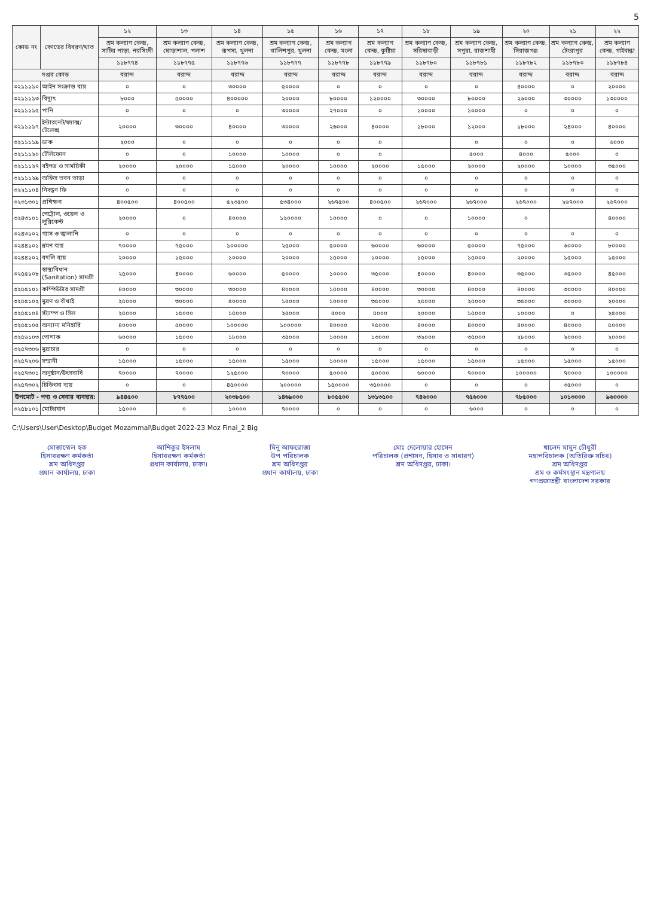5
| কোড নং | কোডের বিবরণ/খাত | ১২ | ১৩ | ১৪ | ১৫ | ১৬ | ১৭ | ১৮ | ১৯ | ২০ | ২১ | ২২ |
| --- | --- | --- | --- | --- | --- | --- | --- | --- | --- | --- | --- | --- |
| | | শ্রম কল্যাণ কেন্দ্র, সাটির পাড়া, নরসিংদী | শ্রম কল্যাণ কেন্দ্র, ঘোড়াশাল, পলাশ | শ্রম কল্যাণ কেন্দ্র, রূপসা, খুলনা | শ্রম কল্যাণ কেন্দ্র, খালিশপুর, খুলনা | শ্রম কল্যাণ কেন্দ্র, মংলা | শ্রম কল্যাণ কেন্দ্র, কুষ্টিয়া | শ্রম কল্যাণ কেন্দ্র, সরিষাবাড়ী | শ্রম কল্যাণ কেন্দ্র, সপুরা, রাজশাহী | শ্রম কল্যাণ কেন্দ্র, সিরাজগঞ্জ | শ্রম কল্যাণ কেন্দ্র, টেংরাপুর | শ্রম কল্যাণ কেন্দ্র, গাইবান্ধা |
| | | ১১৮৭৭৪ | ১১৮৭৭৫ | ১১৮৭৭৬ | ১১৮৭৭৭ | ১১৮৭৭৮ | ১১৮৭৭৯ | ১১৮৭৮০ | ১১৮৭৮১ | ১১৮৭৮২ | ১১৮৭৮৩ | ১১৮৭৮৪ |
| দপ্তর কোড | | বরাদ্দ | বরাদ্দ | বরাদ্দ | বরাদ্দ | বরাদ্দ | বরাদ্দ | বরাদ্দ | বরাদ্দ | বরাদ্দ | বরাদ্দ | বরাদ্দ |
| ৩২১১১১০ | আইন সংক্রান্ত ব্যয় | ০ | ০ | ৩০০০০ | ৫০০০০ | ০ | ০ | ০ | ০ | ৪০০০০ | ০ | ২০০০০ |
| ৩২১১১১৩ | বিদ্যুৎ | ৮০০০ | ৫০০০০ | ৪০০০০০ | ২০০০০ | ৮০০০০ | ১২০০০০ | ৩০০০০ | ৮০০০০ | ২৬০০০ | ৩০০০০ | ১৩০০০০ |
| ৩২১১১১৫ | পানি | ০ | ০ | ০ | ৩০০০০ | ২৭০০০ | ০ | ১০০০০ | ১০০০০ | ০ | ০ | ০ |
| ৩২১১১১৭ | ইন্টারনেট/ফ্যাক্স/টেলেক্স | ২০০০০ | ৩০০০০ | ৪০০০০ | ৩০০০০ | ২৬০০০ | ৪০০০০ | ১৮০০০ | ১২০০০ | ১৮০০০ | ২৪০০০ | ৪০০০০ |
| ৩২১১১১৯ | ডাক | ২০০০ | ০ | ০ | ০ | ০ | ০ | | ০ | ০ | ০ | ৬০০০ |
| ৩২১১১২০ | টেলিফোন | ০ | ০ | ১০০০০ | ১০০০০ | ০ | ০ | | ৫০০০ | ৪০০০ | ৫০০০ | ০ |
| ৩২১১১২৭ | বইপত্র ও সাময়িকী | ২০০০০ | ২০০০০ | ১৫০০০ | ২০০০০ | ১০০০০ | ২০০০০ | ১৫০০০ | ২০০০০ | ২০০০০ | ১০০০০ | ৩৫০০০ |
| ৩২১১১২৯ | অফিস ভবন ভাড়া | ০ | ০ | ০ | ০ | ০ | ০ | ০ | ০ | ০ | ০ | ০ |
| ৩২২১১০৪ | নিবন্ধন ফি | ০ | ০ | ০ | ০ | ০ | ০ | ০ | ০ | ০ | ০ | ০ |
| ৩২৩১৩০১ | প্রশিক্ষণ | ৪০০৫০০ | ৪০০৫০০ | ৫২৩৫০০ | ৫৩৪০০০ | ২৬৭৫০০ | ৪০০৫০০ | ২৬৭০০০ | ২৬৭০০০ | ২৬৭০০০ | ২৬৭০০০ | ২৬৭০০০ |
| ৩২৪৩১০১ | পেট্রোল, ওয়েল ও লুব্রিকেন্ট | ২০০০০ | ০ | ৪০০০০ | ১২০০০০ | ১০০০০ | ০ | ০ | ১০০০০ | ০ | | ৪০০০০ |
| ৩২৪৩১০২ | গ্যাস ও জ্বালানি | ০ | ০ | ০ | ০ | ০ | ০ | ০ | ০ | ০ | ০ | ০ |
| ৩২৪৪১০১ | ভ্রমণ ব্যয় | ৭০০০০ | ৭৫০০০ | ১০০০০০ | ২৫০০০ | ৫০০০০ | ৬০০০০ | ৬০০০০ | ৫০০০০ | ৭৫০০০ | ৬০০০০ | ৮০০০০ |
| ৩২৪৪১০২ | বদলি ব্যয় | ২০০০০ | ১৫০০০ | ১০০০০ | ২০০০০ | ১৫০০০ | ১০০০০ | ১৫০০০ | ১৫০০০ | ২০০০০ | ১৫০০০ | ১৫০০০ |
| ৩২৫৫১০৮ | স্বাস্থ্যবিধান (Sanitation) সামগ্রী | ২৫০০০ | ৪০০০০ | ৬০০০০ | ৫০০০০ | ১০০০০ | ৩৫০০০ | ৪০০০০ | ৪০০০০ | ৩৫০০০ | ৩৫০০০ | ৪৫০০০ |
| ৩২৫৫১০১ | কম্পিউটার সামগ্রী | ৪০০০০ | ৩০০০০ | ৩০০০০ | ৪০০০০ | ১৫০০০ | ৪০০০০ | ৩০০০০ | ৪০০০০ | ৪০০০০ | ৩০০০০ | ৪০০০০ |
| ৩২৫৫১০২ | মুদ্রণ ও বাঁধাই | ২৫০০০ | ৩০০০০ | ৫০০০০ | ১৫০০০ | ১০০০০ | ৩৫০০০ | ২৫০০০ | ২৫০০০ | ৩৫০০০ | ৩০০০০ | ২০০০০ |
| ৩২৫৫১০৪ | স্ট্যাম্প ও সিল | ২৫০০০ | ১৫০০০ | ১৫০০০ | ২৫০০০ | ৫০০০ | ৫০০০ | ২০০০০ | ১৫০০০ | ১০০০০ | ০ | ২৫০০০ |
| ৩২৫৫১০৫ | অন্যান্য মনিহারি | ৪০০০০ | ৫০০০০ | ১০০০০০ | ১০০০০০ | ৪০০০০ | ৭৫০০০ | ৪০০০০ | ৪০০০০ | ৪০০০০ | ৪০০০০ | ৫০০০০ |
| ৩২৫৬১০৩ | পোশাক | ৬০০০০ | ১৫০০০ | ১৮০০০ | ৩৫০০০ | ১০০০০ | ১৩০০০ | ৩২০০০ | ৩৫০০০ | ২৮০০০ | ২০০০০ | ২০০০০ |
| ৩২৫৭৩০৬ | মুদ্রাচার | ০ | ০ | ০ | ০ | ০ | ০ | ০ | ০ | ০ | ০ | ০ |
| ৩২৫৭২০৬ | সম্মানী | ১৫০০০ | ১৫০০০ | ১৫০০০ | ১৫০০০ | ১০০০০ | ১৫০০০ | ১৫০০০ | ১৫০০০ | ১৫০০০ | ১৫০০০ | ১৫০০০ |
| ৩২৫৭৩০১ | অনুষ্ঠান/উৎসবাদি | ৭০০০০ | ৭০০০০ | ১২৫০০০ | ৭০০০০ | ৫০০০০ | ৫০০০০ | ৬০০০০ | ৭০০০০ | ১০০০০০ | ৭০০০০ | ১০০০০০ |
| ৩২৫৭৩০২ | চিকিৎসা ব্যয় | ০ | ০ | ৪৫০০০০ | ২০০০০০ | ১৫০০০০ | ৩৫০০০০ | ০ | ০ | ০ | ৩৫০০০ | ০ |
| উপমোট - পণ্য ও সেবার ব্যবহার: | | ৯৪৪৫০০ | ৮৭৭৫০০ | ২০৩৮৫০০ | ১৪৬৯০০০ | ৮০৫৫০০ | ১৩১৩৫০০ | ৭৪৬০০০ | ৭৫৬০০০ | ৭৮৫০০০ | ১০১৩০০০ | ৯৬০০০০ |
| ৩২৫৮১০১ | মোটরযান | ১৫০০০ | ০ | ১০০০০ | ৭০০০০ | ০ | ০ | ০ | ৬০০০ | ০ | ০ | ০ |
C:\Users\User\Desktop\Budget Mozammal\Budget 2022-23 Moz Final_2 Big
মোজাম্মেল হক
হিসাবরক্ষণ কর্মকর্তা
শ্রম অধিদপ্তর
প্রধান কার্যালয়, ঢাকা
আশিকুর ইসলাম
হিসাবরক্ষণ কর্মকর্তা
প্রধান কার্যালয়, ঢাকা।
মিনু আফরোজা
উপ পরিচালক
শ্রম অধিদপ্তর
প্রধান কার্যালয়, ঢাকা
মোঃ দেলোয়ার হোসেন
পরিচালক (প্রশাসন, হিসাব ও সাধারণ)
শ্রম অধিদপ্তর, ঢাকা।
খালেদ মামুন চৌধুরী
মহাপরিচালক (অতিরিক্ত সচিব)
শ্রম অধিদপ্তর
শ্রম ও কর্মসংস্থান মন্ত্রণালয়
গণপ্রজাতন্ত্রী বাংলাদেশ সরকার